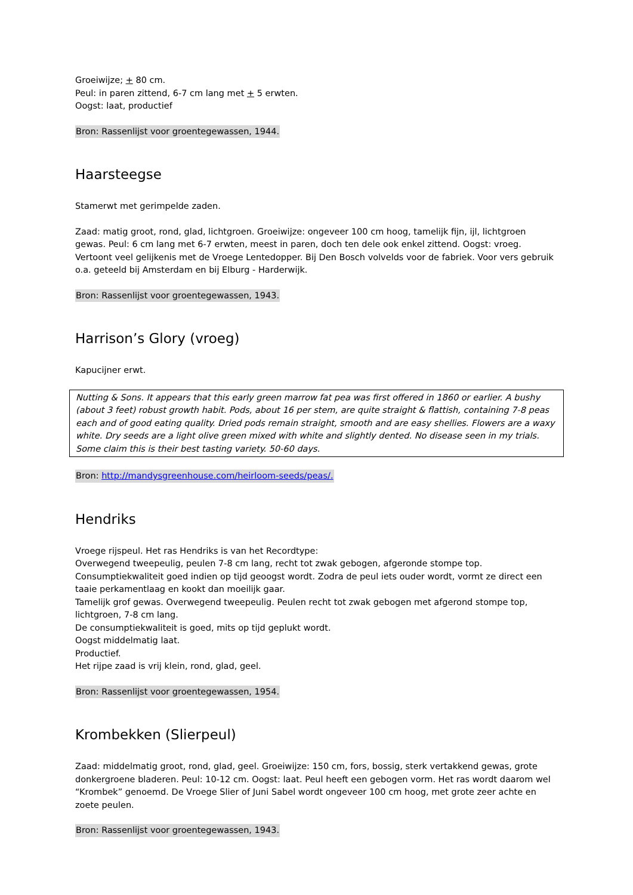Groeiwijze; + 80 cm.
Peul: in paren zittend, 6-7 cm lang met + 5 erwten.
Oogst: laat, productief
Bron: Rassenlijst voor groentegewassen, 1944.
Haarsteegse
Stamerwt met gerimpelde zaden.
Zaad: matig groot, rond, glad, lichtgroen. Groeiwijze: ongeveer 100 cm hoog, tamelijk fijn, ijl, lichtgroen gewas. Peul: 6 cm lang met 6-7 erwten, meest in paren, doch ten dele ook enkel zittend. Oogst: vroeg. Vertoont veel gelijkenis met de Vroege Lentedopper. Bij Den Bosch volvelds voor de fabriek. Voor vers gebruik o.a. geteeld bij Amsterdam en bij Elburg - Harderwijk.
Bron: Rassenlijst voor groentegewassen, 1943.
Harrison’s Glory (vroeg)
Kapucijner erwt.
Nutting & Sons. It appears that this early green marrow fat pea was first offered in 1860 or earlier. A bushy (about 3 feet) robust growth habit. Pods, about 16 per stem, are quite straight & flattish, containing 7-8 peas each and of good eating quality. Dried pods remain straight, smooth and are easy shellies. Flowers are a waxy white. Dry seeds are a light olive green mixed with white and slightly dented. No disease seen in my trials. Some claim this is their best tasting variety. 50-60 days.
Bron: http://mandysgreenhouse.com/heirloom-seeds/peas/.
Hendriks
Vroege rijspeul. Het ras Hendriks is van het Recordtype:
Overwegend tweepeulig, peulen 7-8 cm lang, recht tot zwak gebogen, afgeronde stompe top.
Consumptiekwaliteit goed indien op tijd geoogst wordt. Zodra de peul iets ouder wordt, vormt ze direct een taaie perkamentlaag en kookt dan moeilijk gaar.
Tamelijk grof gewas. Overwegend tweepeulig. Peulen recht tot zwak gebogen met afgerond stompe top, lichtgroen, 7-8 cm lang.
De consumptiekwaliteit is goed, mits op tijd geplukt wordt.
Oogst middelmatig laat.
Productief.
Het rijpe zaad is vrij klein, rond, glad, geel.
Bron: Rassenlijst voor groentegewassen, 1954.
Krombekken (Slierpeul)
Zaad: middelmatig groot, rond, glad, geel. Groeiwijze: 150 cm, fors, bossig, sterk vertakkend gewas, grote donkergroene bladeren. Peul: 10-12 cm. Oogst: laat. Peul heeft een gebogen vorm. Het ras wordt daarom wel “Krombek” genoemd. De Vroege Slier of Juni Sabel wordt ongeveer 100 cm hoog, met grote zeer achte en zoete peulen.
Bron: Rassenlijst voor groentegewassen, 1943.